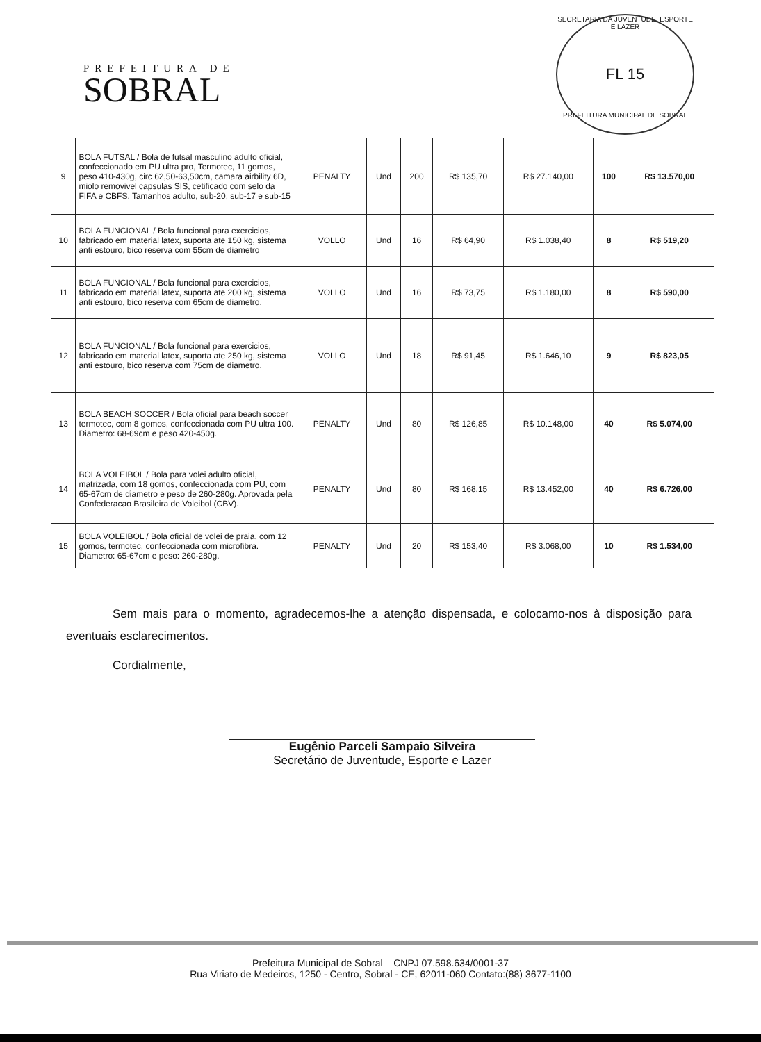PREFEITURA DE
SOBRAL
SECRETARIA DA JUVENTUDE, ESPORTE E LAZER
FL 15
PREFEITURA MUNICIPAL DE SOBRAL
| 9 | BOLA FUTSAL / Bola de futsal masculino adulto oficial, confeccionado em PU ultra pro, Termotec, 11 gomos, peso 410-430g, circ 62,50-63,50cm, camara airbility 6D, miolo removivel capsulas SIS, cetificado com selo da FIFA e CBFS. Tamanhos adulto, sub-20, sub-17 e sub-15 | PENALTY | Und | 200 | R$ 135,70 | R$ 27.140,00 | 100 | R$ 13.570,00 |
| 10 | BOLA FUNCIONAL / Bola funcional para exercicios, fabricado em material latex, suporta ate 150 kg, sistema anti estouro, bico reserva com 55cm de diametro | VOLLO | Und | 16 | R$ 64,90 | R$ 1.038,40 | 8 | R$ 519,20 |
| 11 | BOLA FUNCIONAL / Bola funcional para exercicios, fabricado em material latex, suporta ate 200 kg, sistema anti estouro, bico reserva com 65cm de diametro. | VOLLO | Und | 16 | R$ 73,75 | R$ 1.180,00 | 8 | R$ 590,00 |
| 12 | BOLA FUNCIONAL / Bola funcional para exercicios, fabricado em material latex, suporta ate 250 kg, sistema anti estouro, bico reserva com 75cm de diametro. | VOLLO | Und | 18 | R$ 91,45 | R$ 1.646,10 | 9 | R$ 823,05 |
| 13 | BOLA BEACH SOCCER / Bola oficial para beach soccer termotec, com 8 gomos, confeccionada com PU ultra 100. Diametro: 68-69cm e peso 420-450g. | PENALTY | Und | 80 | R$ 126,85 | R$ 10.148,00 | 40 | R$ 5.074,00 |
| 14 | BOLA VOLEIBOL / Bola para volei adulto oficial, matrizada, com 18 gomos, confeccionada com PU, com 65-67cm de diametro e peso de 260-280g. Aprovada pela Confederacao Brasileira de Voleibol (CBV). | PENALTY | Und | 80 | R$ 168,15 | R$ 13.452,00 | 40 | R$ 6.726,00 |
| 15 | BOLA VOLEIBOL / Bola oficial de volei de praia, com 12 gomos, termotec, confeccionada com microfibra. Diametro: 65-67cm e peso: 260-280g. | PENALTY | Und | 20 | R$ 153,40 | R$ 3.068,00 | 10 | R$ 1.534,00 |
Sem mais para o momento, agradecemos-lhe a atenção dispensada, e colocamo-nos à disposição para eventuais esclarecimentos.
Cordialmente,
Eugênio Parceli Sampaio Silveira
Secretário de Juventude, Esporte e Lazer
Prefeitura Municipal de Sobral – CNPJ 07.598.634/0001-37
Rua Viriato de Medeiros, 1250 - Centro, Sobral - CE, 62011-060 Contato:(88) 3677-1100